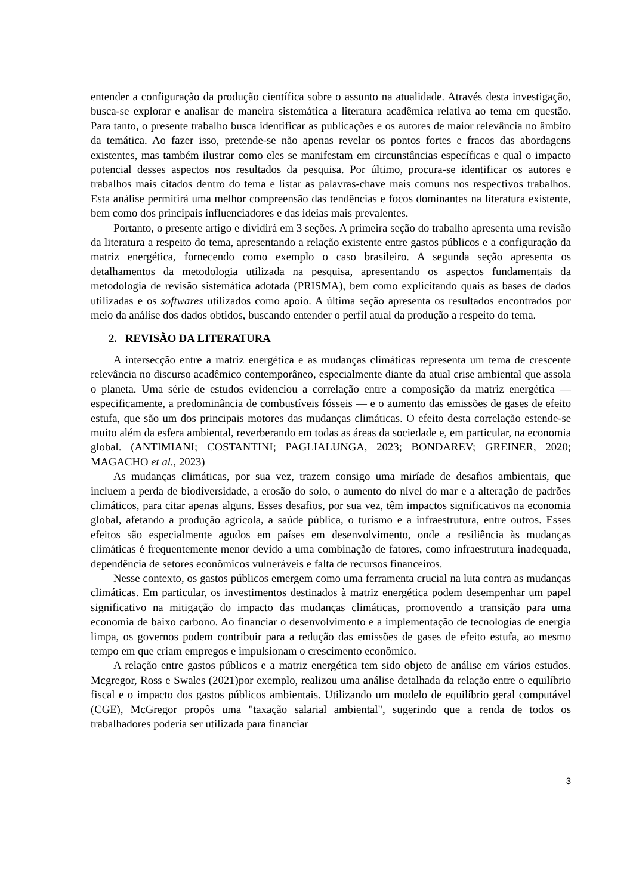entender a configuração da produção científica sobre o assunto na atualidade. Através desta investigação, busca-se explorar e analisar de maneira sistemática a literatura acadêmica relativa ao tema em questão. Para tanto, o presente trabalho busca identificar as publicações e os autores de maior relevância no âmbito da temática. Ao fazer isso, pretende-se não apenas revelar os pontos fortes e fracos das abordagens existentes, mas também ilustrar como eles se manifestam em circunstâncias específicas e qual o impacto potencial desses aspectos nos resultados da pesquisa. Por último, procura-se identificar os autores e trabalhos mais citados dentro do tema e listar as palavras-chave mais comuns nos respectivos trabalhos. Esta análise permitirá uma melhor compreensão das tendências e focos dominantes na literatura existente, bem como dos principais influenciadores e das ideias mais prevalentes.
Portanto, o presente artigo e dividirá em 3 seções. A primeira seção do trabalho apresenta uma revisão da literatura a respeito do tema, apresentando a relação existente entre gastos públicos e a configuração da matriz energética, fornecendo como exemplo o caso brasileiro. A segunda seção apresenta os detalhamentos da metodologia utilizada na pesquisa, apresentando os aspectos fundamentais da metodologia de revisão sistemática adotada (PRISMA), bem como explicitando quais as bases de dados utilizadas e os softwares utilizados como apoio. A última seção apresenta os resultados encontrados por meio da análise dos dados obtidos, buscando entender o perfil atual da produção a respeito do tema.
2. REVISÃO DA LITERATURA
A intersecção entre a matriz energética e as mudanças climáticas representa um tema de crescente relevância no discurso acadêmico contemporâneo, especialmente diante da atual crise ambiental que assola o planeta. Uma série de estudos evidenciou a correlação entre a composição da matriz energética — especificamente, a predominância de combustíveis fósseis — e o aumento das emissões de gases de efeito estufa, que são um dos principais motores das mudanças climáticas. O efeito desta correlação estende-se muito além da esfera ambiental, reverberando em todas as áreas da sociedade e, em particular, na economia global. (ANTIMIANI; COSTANTINI; PAGLIALUNGA, 2023; BONDAREV; GREINER, 2020; MAGACHO et al., 2023)
As mudanças climáticas, por sua vez, trazem consigo uma miríade de desafios ambientais, que incluem a perda de biodiversidade, a erosão do solo, o aumento do nível do mar e a alteração de padrões climáticos, para citar apenas alguns. Esses desafios, por sua vez, têm impactos significativos na economia global, afetando a produção agrícola, a saúde pública, o turismo e a infraestrutura, entre outros. Esses efeitos são especialmente agudos em países em desenvolvimento, onde a resiliência às mudanças climáticas é frequentemente menor devido a uma combinação de fatores, como infraestrutura inadequada, dependência de setores econômicos vulneráveis e falta de recursos financeiros.
Nesse contexto, os gastos públicos emergem como uma ferramenta crucial na luta contra as mudanças climáticas. Em particular, os investimentos destinados à matriz energética podem desempenhar um papel significativo na mitigação do impacto das mudanças climáticas, promovendo a transição para uma economia de baixo carbono. Ao financiar o desenvolvimento e a implementação de tecnologias de energia limpa, os governos podem contribuir para a redução das emissões de gases de efeito estufa, ao mesmo tempo em que criam empregos e impulsionam o crescimento econômico.
A relação entre gastos públicos e a matriz energética tem sido objeto de análise em vários estudos. Mcgregor, Ross e Swales (2021)por exemplo, realizou uma análise detalhada da relação entre o equilíbrio fiscal e o impacto dos gastos públicos ambientais. Utilizando um modelo de equilíbrio geral computável (CGE), McGregor propôs uma "taxação salarial ambiental", sugerindo que a renda de todos os trabalhadores poderia ser utilizada para financiar
3